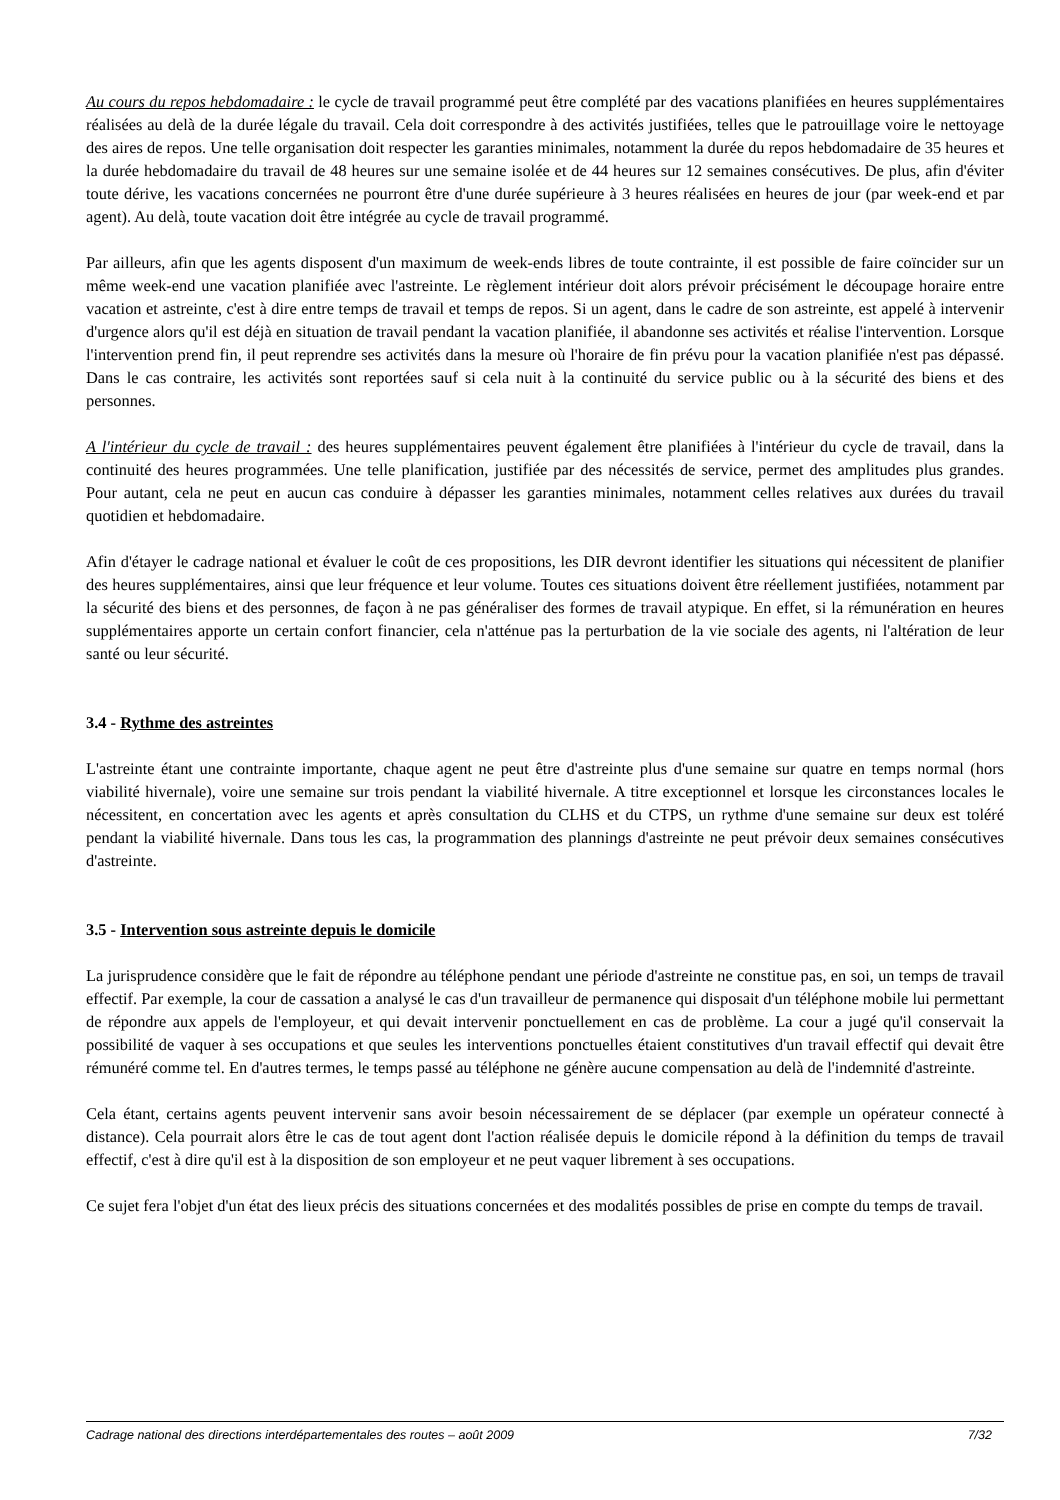Au cours du repos hebdomadaire : le cycle de travail programmé peut être complété par des vacations planifiées en heures supplémentaires réalisées au delà de la durée légale du travail. Cela doit correspondre à des activités justifiées, telles que le patrouillage voire le nettoyage des aires de repos. Une telle organisation doit respecter les garanties minimales, notamment la durée du repos hebdomadaire de 35 heures et la durée hebdomadaire du travail de 48 heures sur une semaine isolée et de 44 heures sur 12 semaines consécutives. De plus, afin d'éviter toute dérive, les vacations concernées ne pourront être d'une durée supérieure à 3 heures réalisées en heures de jour (par week-end et par agent). Au delà, toute vacation doit être intégrée au cycle de travail programmé.
Par ailleurs, afin que les agents disposent d'un maximum de week-ends libres de toute contrainte, il est possible de faire coïncider sur un même week-end une vacation planifiée avec l'astreinte. Le règlement intérieur doit alors prévoir précisément le découpage horaire entre vacation et astreinte, c'est à dire entre temps de travail et temps de repos. Si un agent, dans le cadre de son astreinte, est appelé à intervenir d'urgence alors qu'il est déjà en situation de travail pendant la vacation planifiée, il abandonne ses activités et réalise l'intervention. Lorsque l'intervention prend fin, il peut reprendre ses activités dans la mesure où l'horaire de fin prévu pour la vacation planifiée n'est pas dépassé. Dans le cas contraire, les activités sont reportées sauf si cela nuit à la continuité du service public ou à la sécurité des biens et des personnes.
A l'intérieur du cycle de travail : des heures supplémentaires peuvent également être planifiées à l'intérieur du cycle de travail, dans la continuité des heures programmées. Une telle planification, justifiée par des nécessités de service, permet des amplitudes plus grandes. Pour autant, cela ne peut en aucun cas conduire à dépasser les garanties minimales, notamment celles relatives aux durées du travail quotidien et hebdomadaire.
Afin d'étayer le cadrage national et évaluer le coût de ces propositions, les DIR devront identifier les situations qui nécessitent de planifier des heures supplémentaires, ainsi que leur fréquence et leur volume. Toutes ces situations doivent être réellement justifiées, notamment par la sécurité des biens et des personnes, de façon à ne pas généraliser des formes de travail atypique. En effet, si la rémunération en heures supplémentaires apporte un certain confort financier, cela n'atténue pas la perturbation de la vie sociale des agents, ni l'altération de leur santé ou leur sécurité.
3.4 - Rythme des astreintes
L'astreinte étant une contrainte importante, chaque agent ne peut être d'astreinte plus d'une semaine sur quatre en temps normal (hors viabilité hivernale), voire une semaine sur trois pendant la viabilité hivernale. A titre exceptionnel et lorsque les circonstances locales le nécessitent, en concertation avec les agents et après consultation du CLHS et du CTPS, un rythme d'une semaine sur deux est toléré pendant la viabilité hivernale. Dans tous les cas, la programmation des plannings d'astreinte ne peut prévoir deux semaines consécutives d'astreinte.
3.5 - Intervention sous astreinte depuis le domicile
La jurisprudence considère que le fait de répondre au téléphone pendant une période d'astreinte ne constitue pas, en soi, un temps de travail effectif. Par exemple, la cour de cassation a analysé le cas d'un travailleur de permanence qui disposait d'un téléphone mobile lui permettant de répondre aux appels de l'employeur, et qui devait intervenir ponctuellement en cas de problème. La cour a jugé qu'il conservait la possibilité de vaquer à ses occupations et que seules les interventions ponctuelles étaient constitutives d'un travail effectif qui devait être rémunéré comme tel. En d'autres termes, le temps passé au téléphone ne génère aucune compensation au delà de l'indemnité d'astreinte.
Cela étant, certains agents peuvent intervenir sans avoir besoin nécessairement de se déplacer (par exemple un opérateur connecté à distance). Cela pourrait alors être le cas de tout agent dont l'action réalisée depuis le domicile répond à la définition du temps de travail effectif, c'est à dire qu'il est à la disposition de son employeur et ne peut vaquer librement à ses occupations.
Ce sujet fera l'objet d'un état des lieux précis des situations concernées et des modalités possibles de prise en compte du temps de travail.
Cadrage national des directions interdépartementales des routes – août 2009 7/32